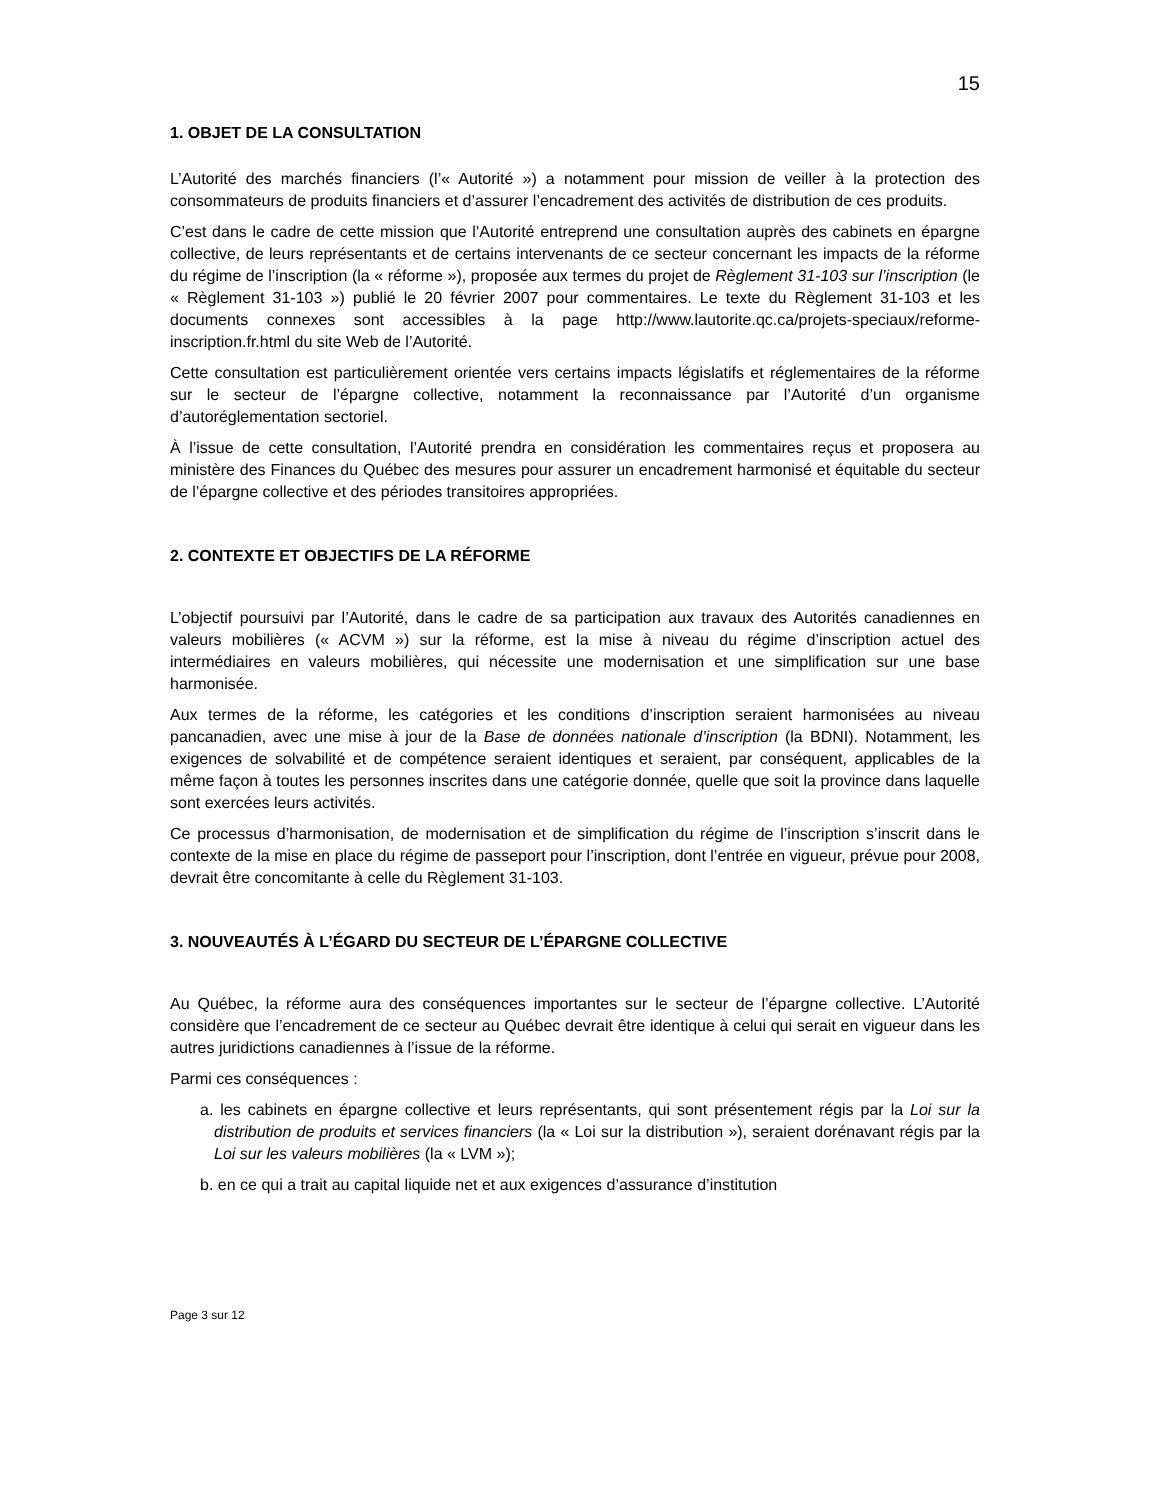15
1. OBJET DE LA CONSULTATION
L’Autorité des marchés financiers (l’« Autorité ») a notamment pour mission de veiller à la protection des consommateurs de produits financiers et d’assurer l’encadrement des activités de distribution de ces produits.
C’est dans le cadre de cette mission que l’Autorité entreprend une consultation auprès des cabinets en épargne collective, de leurs représentants et de certains intervenants de ce secteur concernant les impacts de la réforme du régime de l’inscription (la « réforme »), proposée aux termes du projet de Règlement 31-103 sur l’inscription (le « Règlement 31-103 ») publié le 20 février 2007 pour commentaires. Le texte du Règlement 31-103 et les documents connexes sont accessibles à la page http://www.lautorite.qc.ca/projets-speciaux/reforme-inscription.fr.html du site Web de l’Autorité.
Cette consultation est particulièrement orientée vers certains impacts législatifs et réglementaires de la réforme sur le secteur de l’épargne collective, notamment la reconnaissance par l’Autorité d’un organisme d’autoréglementation sectoriel.
À l’issue de cette consultation, l’Autorité prendra en considération les commentaires reçus et proposera au ministère des Finances du Québec des mesures pour assurer un encadrement harmonisé et équitable du secteur de l’épargne collective et des périodes transitoires appropriées.
2. CONTEXTE ET OBJECTIFS DE LA RÉFORME
L’objectif poursuivi par l’Autorité, dans le cadre de sa participation aux travaux des Autorités canadiennes en valeurs mobilières (« ACVM ») sur la réforme, est la mise à niveau du régime d’inscription actuel des intermédiaires en valeurs mobilières, qui nécessite une modernisation et une simplification sur une base harmonisée.
Aux termes de la réforme, les catégories et les conditions d’inscription seraient harmonisées au niveau pancanadien, avec une mise à jour de la Base de données nationale d’inscription (la BDNI). Notamment, les exigences de solvabilité et de compétence seraient identiques et seraient, par conséquent, applicables de la même façon à toutes les personnes inscrites dans une catégorie donnée, quelle que soit la province dans laquelle sont exercées leurs activités.
Ce processus d’harmonisation, de modernisation et de simplification du régime de l’inscription s’inscrit dans le contexte de la mise en place du régime de passeport pour l’inscription, dont l’entrée en vigueur, prévue pour 2008, devrait être concomitante à celle du Règlement 31-103.
3. NOUVEAUTÉS À L’ÉGARD DU SECTEUR DE L’ÉPARGNE COLLECTIVE
Au Québec, la réforme aura des conséquences importantes sur le secteur de l’épargne collective. L’Autorité considère que l’encadrement de ce secteur au Québec devrait être identique à celui qui serait en vigueur dans les autres juridictions canadiennes à l’issue de la réforme.
Parmi ces conséquences :
a. les cabinets en épargne collective et leurs représentants, qui sont présentement régis par la Loi sur la distribution de produits et services financiers (la « Loi sur la distribution »), seraient dorénavant régis par la Loi sur les valeurs mobilières (la « LVM »);
b. en ce qui a trait au capital liquide net et aux exigences d’assurance d’institution
Page 3 sur 12